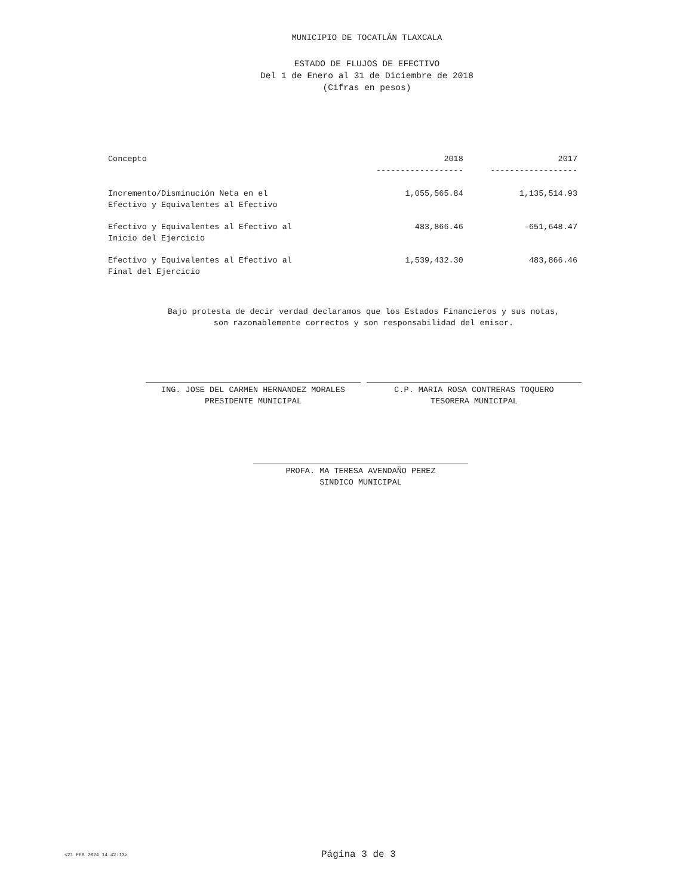MUNICIPIO DE TOCATLÁN TLAXCALA
ESTADO DE FLUJOS DE EFECTIVO
Del 1 de Enero al 31 de Diciembre de 2018
(Cifras en pesos)
| Concepto | 2018 | 2017 |
| --- | --- | --- |
| | ------------------ | ------------------ |
| Incremento/Disminución Neta en el Efectivo y Equivalentes al Efectivo | 1,055,565.84 | 1,135,514.93 |
| Efectivo y Equivalentes al Efectivo al Inicio del Ejercicio | 483,866.46 | -651,648.47 |
| Efectivo y Equivalentes al Efectivo al Final del Ejercicio | 1,539,432.30 | 483,866.46 |
Bajo protesta de decir verdad declaramos que los Estados Financieros y sus notas,
son razonablemente correctos y son responsabilidad del emisor.
ING. JOSE DEL CARMEN HERNANDEZ MORALES
PRESIDENTE MUNICIPAL
C.P. MARIA ROSA CONTRERAS TOQUERO
TESORERA MUNICIPAL
PROFA. MA TERESA AVENDAÑO PEREZ
SINDICO MUNICIPAL
<21 FEB 2024 14:42:13> Página 3 de 3